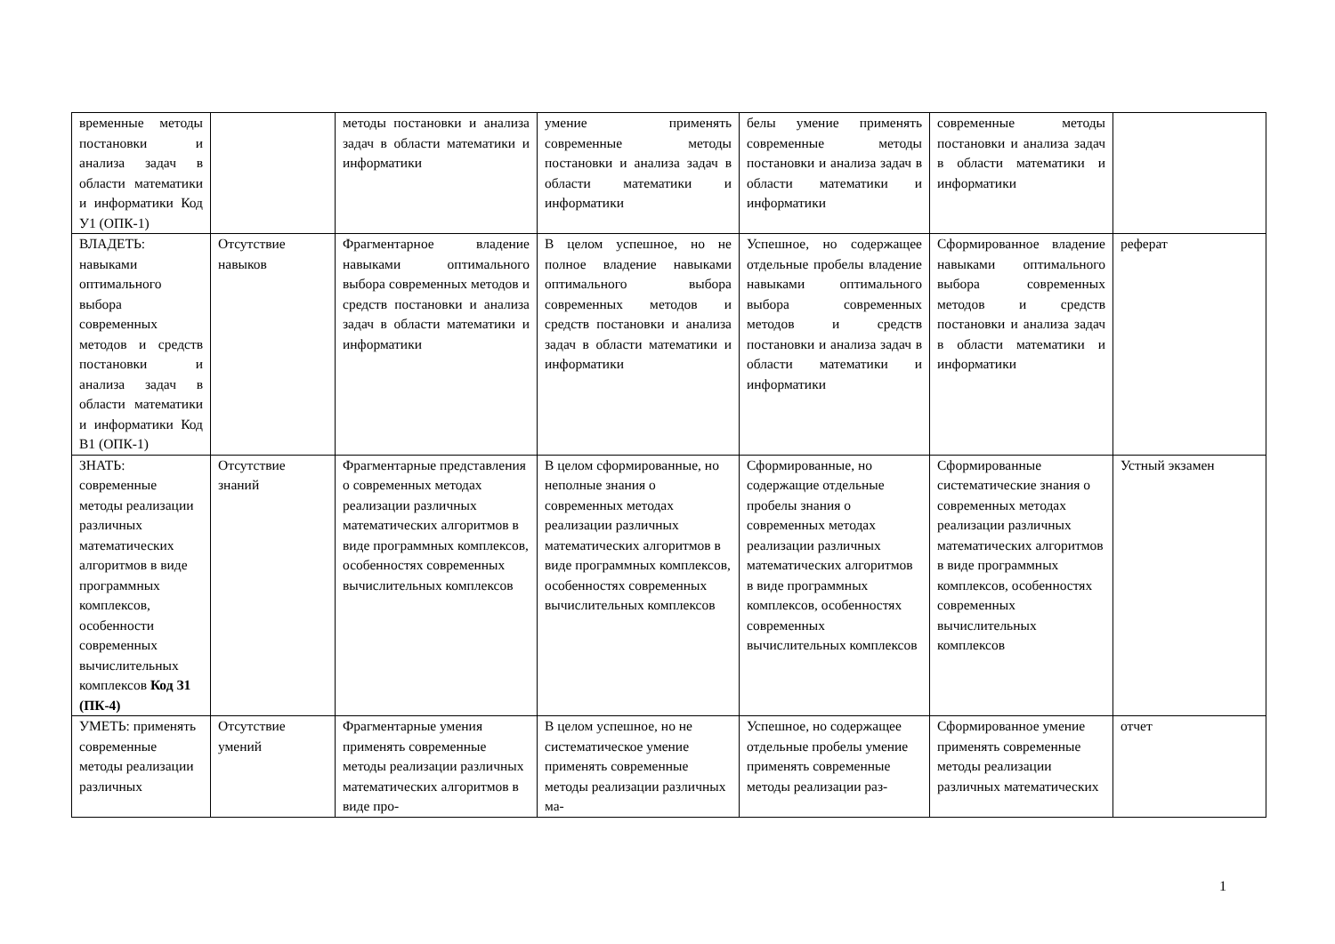| временные методы постановки и анализа задач в области математики и информатики Код У1 (ОПК-1) | | методы постановки и анализа задач в области математики и информатики | умение применять современные методы постановки и анализа задач в области математики и информатики | белы умение применять современные методы постановки и анализа задач в области математики и информатики | современные методы постановки и анализа задач в области математики и информатики | |
| ВЛАДЕТЬ: навыками оптимального выбора современных методов и средств постановки и анализа задач в области математики и информатики Код В1 (ОПК-1) | Отсутствие навыков | Фрагментарное владение навыками оптимального выбора современных методов и средств постановки и анализа задач в области математики и информатики | В целом успешное, но не полное владение навыками оптимального выбора современных методов и средств постановки и анализа задач в области математики и информатики | Успешное, но содержащее отдельные пробелы владение навыками оптимального выбора современных методов и средств постановки и анализа задач в области математики и информатики | Сформированное владение навыками оптимального выбора современных методов и средств постановки и анализа задач в области математики и информатики | реферат |
| ЗНАТЬ: современные методы реализации различных математических алгоритмов в виде программных комплексов, особенности современных вычислительных комплексов Код З1 (ПК-4) | Отсутствие знаний | Фрагментарные представления о современных методах реализации различных математических алгоритмов в виде программных комплексов, особенностях современных вычислительных комплексов | В целом сформированные, но неполные знания о современных методах реализации различных математических алгоритмов в виде программных комплексов, особенностях современных вычислительных комплексов | Сформированные, но содержащие отдельные пробелы знания о современных методах реализации различных математических алгоритмов в виде программных комплексов, особенностях современных вычислительных комплексов | Сформированные систематические знания о современных методах реализации различных математических алгоритмов в виде программных комплексов, особенностях современных вычислительных комплексов | Устный экзамен |
| УМЕТЬ: применять современные методы реализации различных | Отсутствие умений | Фрагментарные умения применять современные методы реализации различных математических алгоритмов в виде про- | В целом успешное, но не систематическое умение применять современные методы реализации различных ма- | Успешное, но содержащее отдельные пробелы умение применять современные методы реализации раз- | Сформированное умение применять современные методы реализации различных математических | отчет |
1